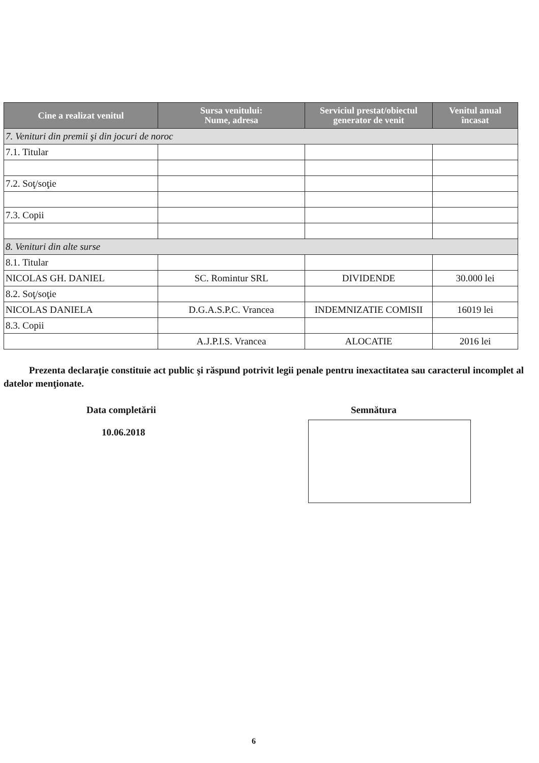| Cine a realizat venitul | Sursa venitului: Nume, adresa | Serviciul prestat/obiectul generator de venit | Venitul anual încasat |
| --- | --- | --- | --- |
| 7. Venituri din premii şi din jocuri de noroc | | | |
| 7.1. Titular | | | |
| 7.2. Soţ/soţie | | | |
| 7.3. Copii | | | |
| 8. Venituri din alte surse | | | |
| 8.1. Titular | | | |
| NICOLAS GH. DANIEL | SC. Romintur SRL | DIVIDENDE | 30.000 lei |
| 8.2. Soţ/soţie | | | |
| NICOLAS DANIELA | D.G.A.S.P.C. Vrancea | INDEMNIZATIE COMISII | 16019 lei |
| 8.3. Copii | | | |
| | A.J.P.I.S. Vrancea | ALOCATIE | 2016 lei |
Prezenta declaraţie constituie act public şi răspund potrivit legii penale pentru inexactitatea sau caracterul incomplet al datelor menţionate.
Data completării
10.06.2018
Semnătura
6